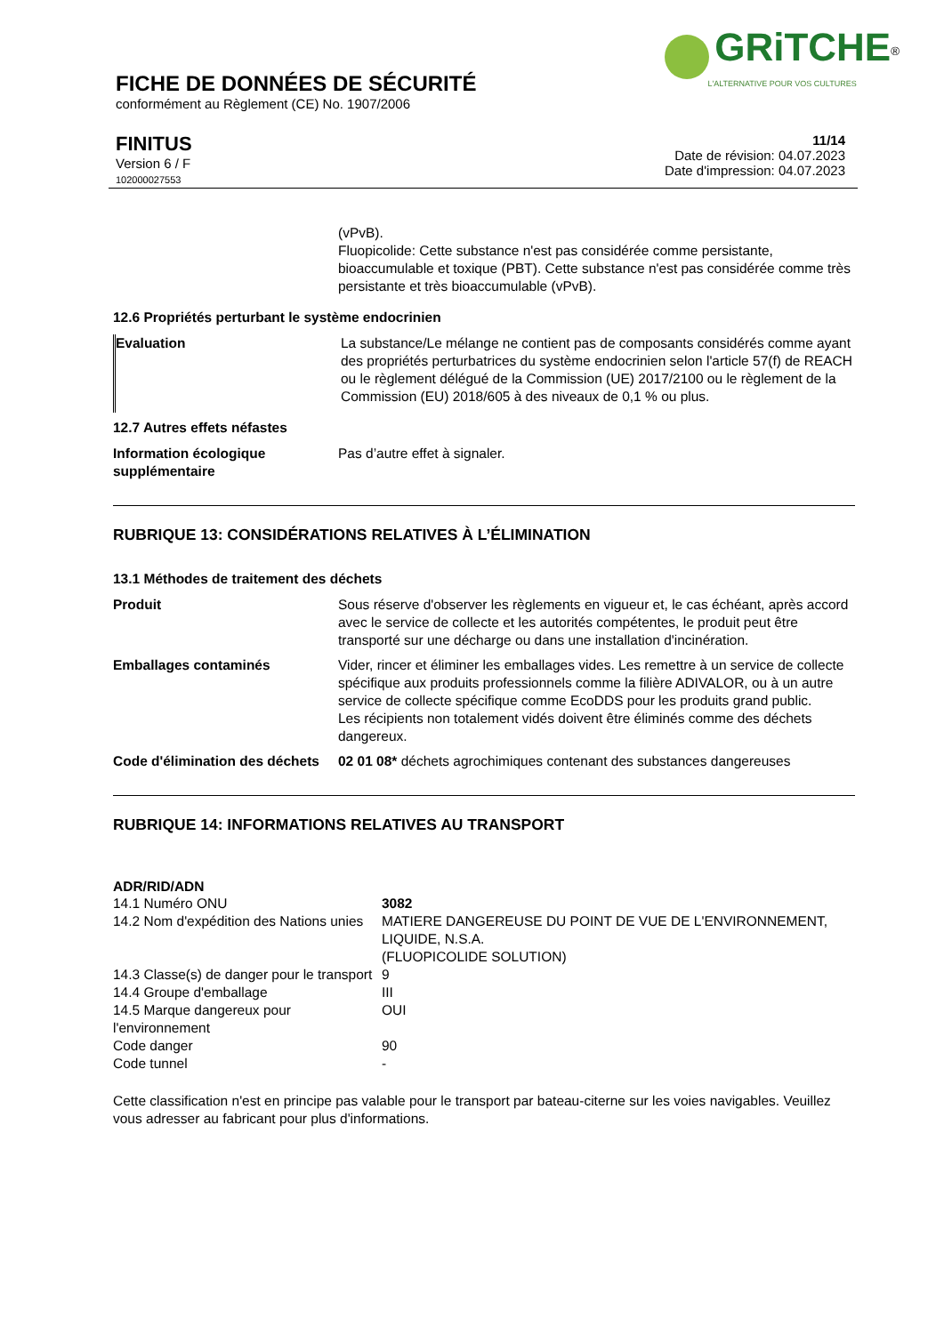GRiTCHE<sup>®</sup>
L'ALTERNATIVE POUR VOS CULTURES
FICHE DE DONNÉES DE SÉCURITÉ
conformément au Règlement (CE) No. 1907/2006
FINITUS
Version 6 / F
102000027553
11/14
Date de révision: 04.07.2023
Date d'impression: 04.07.2023
| | (vPvB). Fluopicolide: Cette substance n'est pas considérée comme persistante, bioaccumulable et toxique (PBT). Cette substance n'est pas considérée comme très persistante et très bioaccumulable (vPvB). |
12.6 Propriétés perturbant le système endocrinien
| Evaluation | La substance/Le mélange ne contient pas de composants considérés comme ayant des propriétés perturbatrices du système endocrinien selon l'article 57(f) de REACH ou le règlement délégué de la Commission (UE) 2017/2100 ou le règlement de la Commission (EU) 2018/605 à des niveaux de 0,1 % ou plus. |
12.7 Autres effets néfastes
| Information écologique supplémentaire | Pas d’autre effet à signaler. |
RUBRIQUE 13: CONSIDÉRATIONS RELATIVES À L’ÉLIMINATION
13.1 Méthodes de traitement des déchets
| Produit | Sous réserve d'observer les règlements en vigueur et, le cas échéant, après accord avec le service de collecte et les autorités compétentes, le produit peut être transporté sur une décharge ou dans une installation d'incinération. |
| Emballages contaminés | Vider, rincer et éliminer les emballages vides. Les remettre à un service de collecte spécifique aux produits professionnels comme la filière ADIVALOR, ou à un autre service de collecte spécifique comme EcoDDS pour les produits grand public. Les récipients non totalement vidés doivent être éliminés comme des déchets dangereux. |
| Code d'élimination des déchets | 02 01 08* déchets agrochimiques contenant des substances dangereuses |
RUBRIQUE 14: INFORMATIONS RELATIVES AU TRANSPORT
ADR/RID/ADN
| 14.1 Numéro ONU | 3082 |
| 14.2 Nom d'expédition des Nations unies | MATIERE DANGEREUSE DU POINT DE VUE DE L'ENVIRONNEMENT, LIQUIDE, N.S.A. (FLUOPICOLIDE SOLUTION) |
| 14.3 Classe(s) de danger pour le transport | 9 |
| 14.4 Groupe d'emballage | III |
| 14.5 Marque dangereux pour l'environnement | OUI |
| Code danger | 90 |
| Code tunnel | - |
Cette classification n'est en principe pas valable pour le transport par bateau-citerne sur les voies navigables. Veuillez vous adresser au fabricant pour plus d'informations.